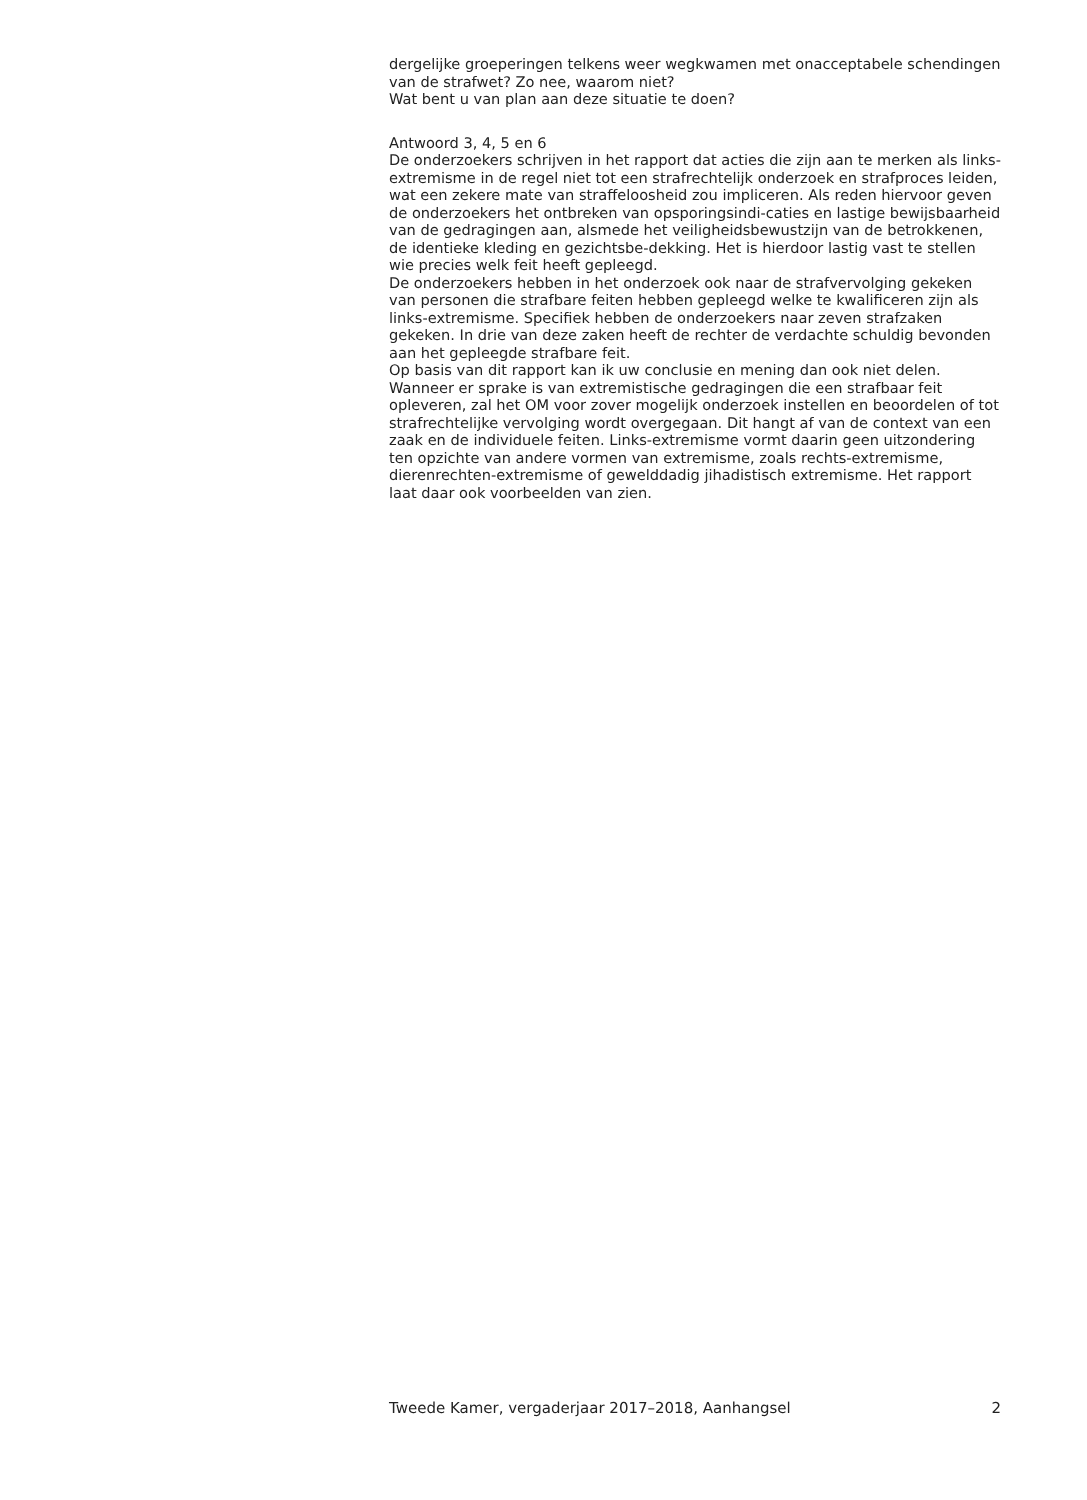dergelijke groeperingen telkens weer wegkwamen met onacceptabele schendingen van de strafwet? Zo nee, waarom niet?
Wat bent u van plan aan deze situatie te doen?
Antwoord 3, 4, 5 en 6
De onderzoekers schrijven in het rapport dat acties die zijn aan te merken als links-extremisme in de regel niet tot een strafrechtelijk onderzoek en strafproces leiden, wat een zekere mate van straffeloosheid zou impliceren. Als reden hiervoor geven de onderzoekers het ontbreken van opsporingsindi-caties en lastige bewijsbaarheid van de gedragingen aan, alsmede het veiligheidsbewustzijn van de betrokkenen, de identieke kleding en gezichtsbe-dekking. Het is hierdoor lastig vast te stellen wie precies welk feit heeft gepleegd.
De onderzoekers hebben in het onderzoek ook naar de strafvervolging gekeken van personen die strafbare feiten hebben gepleegd welke te kwalificeren zijn als links-extremisme. Specifiek hebben de onderzoekers naar zeven strafzaken gekeken. In drie van deze zaken heeft de rechter de verdachte schuldig bevonden aan het gepleegde strafbare feit.
Op basis van dit rapport kan ik uw conclusie en mening dan ook niet delen. Wanneer er sprake is van extremistische gedragingen die een strafbaar feit opleveren, zal het OM voor zover mogelijk onderzoek instellen en beoordelen of tot strafrechtelijke vervolging wordt overgegaan. Dit hangt af van de context van een zaak en de individuele feiten. Links-extremisme vormt daarin geen uitzondering ten opzichte van andere vormen van extremisme, zoals rechts-extremisme, dierenrechten-extremisme of gewelddadig jihadistisch extremisme. Het rapport laat daar ook voorbeelden van zien.
Tweede Kamer, vergaderjaar 2017–2018, Aanhangsel 2